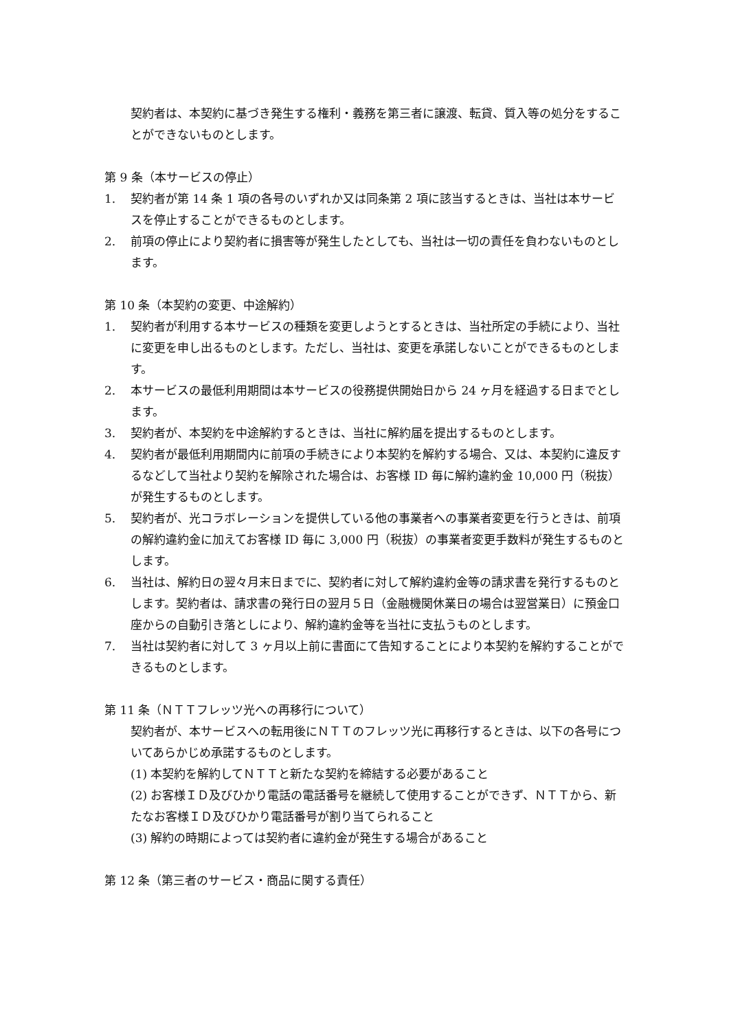契約者は、本契約に基づき発生する権利・義務を第三者に譲渡、転貸、質入等の処分をすることができないものとします。
第 9 条（本サービスの停止）
1. 契約者が第 14 条 1 項の各号のいずれか又は同条第 2 項に該当するときは、当社は本サービスを停止することができるものとします。
2. 前項の停止により契約者に損害等が発生したとしても、当社は一切の責任を負わないものとします。
第 10 条（本契約の変更、中途解約）
1. 契約者が利用する本サービスの種類を変更しようとするときは、当社所定の手続により、当社に変更を申し出るものとします。ただし、当社は、変更を承諾しないことができるものとします。
2. 本サービスの最低利用期間は本サービスの役務提供開始日から 24 ヶ月を経過する日までとします。
3. 契約者が、本契約を中途解約するときは、当社に解約届を提出するものとします。
4. 契約者が最低利用期間内に前項の手続きにより本契約を解約する場合、又は、本契約に違反するなどして当社より契約を解除された場合は、お客様 ID 毎に解約違約金 10,000 円（税抜）が発生するものとします。
5. 契約者が、光コラボレーションを提供している他の事業者への事業者変更を行うときは、前項の解約違約金に加えてお客様 ID 毎に 3,000 円（税抜）の事業者変更手数料が発生するものとします。
6. 当社は、解約日の翌々月末日までに、契約者に対して解約違約金等の請求書を発行するものとします。契約者は、請求書の発行日の翌月５日（金融機関休業日の場合は翌営業日）に預金口座からの自動引き落としにより、解約違約金等を当社に支払うものとします。
7. 当社は契約者に対して 3 ヶ月以上前に書面にて告知することにより本契約を解約することができるものとします。
第 11 条（ＮＴＴフレッツ光への再移行について）
契約者が、本サービスへの転用後にＮＴＴのフレッツ光に再移行するときは、以下の各号についてあらかじめ承諾するものとします。
(1) 本契約を解約してＮＴＴと新たな契約を締結する必要があること
(2) お客様ＩＤ及びひかり電話の電話番号を継続して使用することができず、ＮＴＴから、新たなお客様ＩＤ及びひかり電話番号が割り当てられること
(3) 解約の時期によっては契約者に違約金が発生する場合があること
第 12 条（第三者のサービス・商品に関する責任）